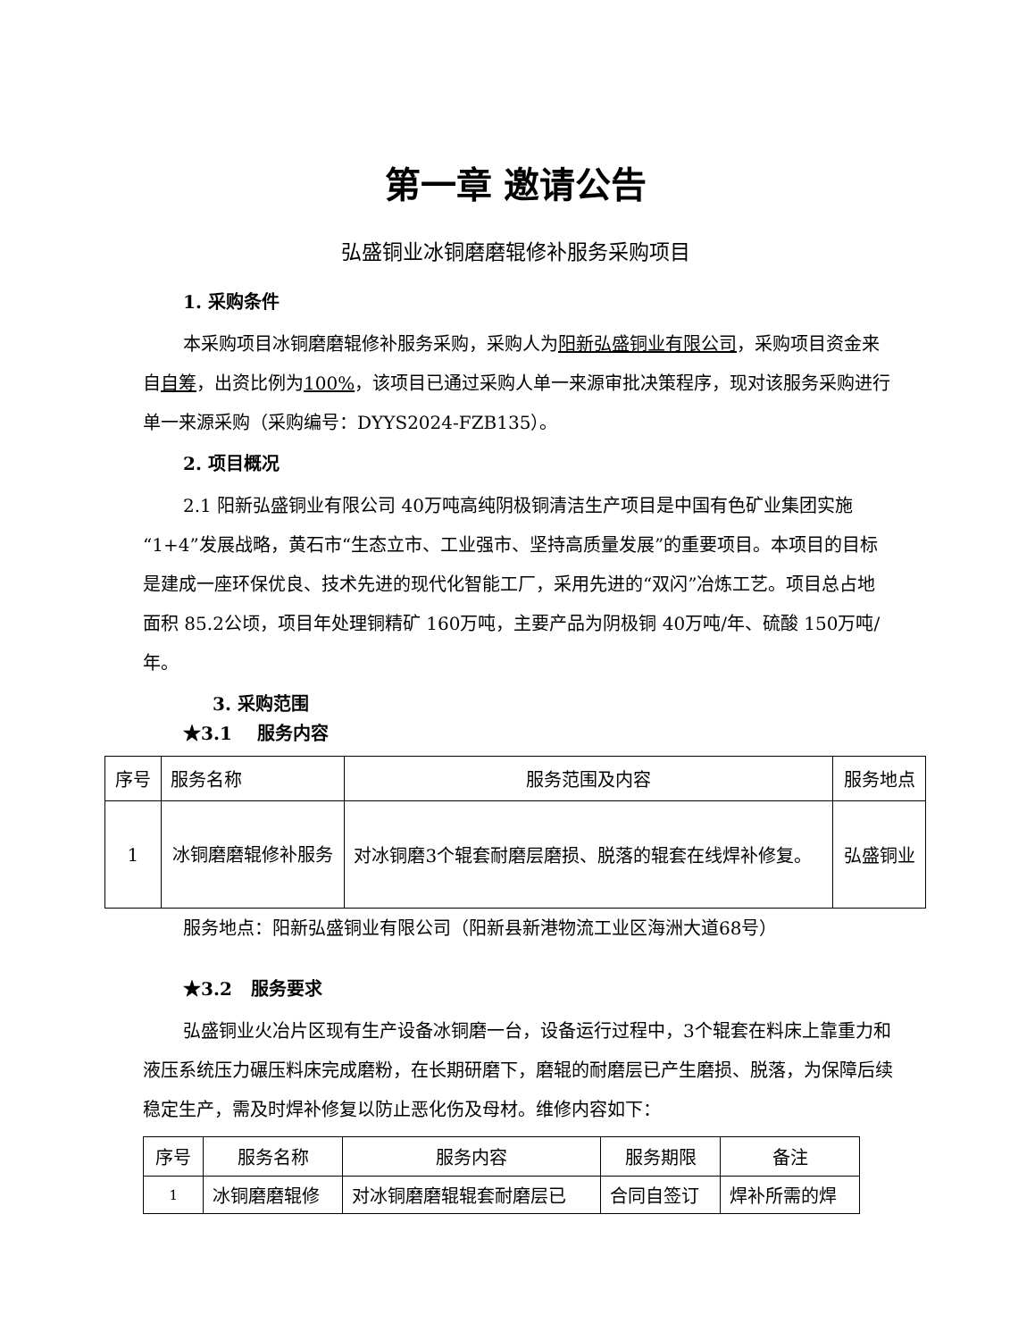第一章 邀请公告
弘盛铜业冰铜磨磨辊修补服务采购项目
1. 采购条件
本采购项目冰铜磨磨辊修补服务采购，采购人为阳新弘盛铜业有限公司，采购项目资金来自自筹，出资比例为100%，该项目已通过采购人单一来源审批决策程序，现对该服务采购进行单一来源采购（采购编号：DYYS2024-FZB135）。
2. 项目概况
2.1 阳新弘盛铜业有限公司 40万吨高纯阴极铜清洁生产项目是中国有色矿业集团实施“1+4”发展战略，黄石市“生态立市、工业强市、坚持高质量发展”的重要项目。本项目的目标是建成一座环保优良、技术先进的现代化智能工厂，采用先进的“双闪”冶炼工艺。项目总占地面积 85.2公顷，项目年处理铜精矿 160万吨，主要产品为阴极铜 40万吨/年、硫酸 150万吨/年。
3. 采购范围
★3.1 服务内容
| 序号 | 服务名称 | 服务范围及内容 | 服务地点 |
| --- | --- | --- | --- |
| 1 | 冰铜磨磨辊修补服务 | 对冰铜磨3个辊套耐磨层磨损、脱落的辊套在线焊补修复。 | 弘盛铜业 |
服务地点：阳新弘盛铜业有限公司（阳新县新港物流工业区海洲大道68号）
★3.2 服务要求
弘盛铜业火冶片区现有生产设备冰铜磨一台，设备运行过程中，3个辊套在料床上靠重力和液压系统压力碾压料床完成磨粉，在长期研磨下，磨辊的耐磨层已产生磨损、脱落，为保障后续稳定生产，需及时焊补修复以防止恶化伤及母材。维修内容如下：
| 序号 | 服务名称 | 服务内容 | 服务期限 | 备注 |
| --- | --- | --- | --- | --- |
| 1 | 冰铜磨磨辊修 | 对冰铜磨磨辊辊套耐磨层已 | 合同自签订 | 焊补所需的焊 |